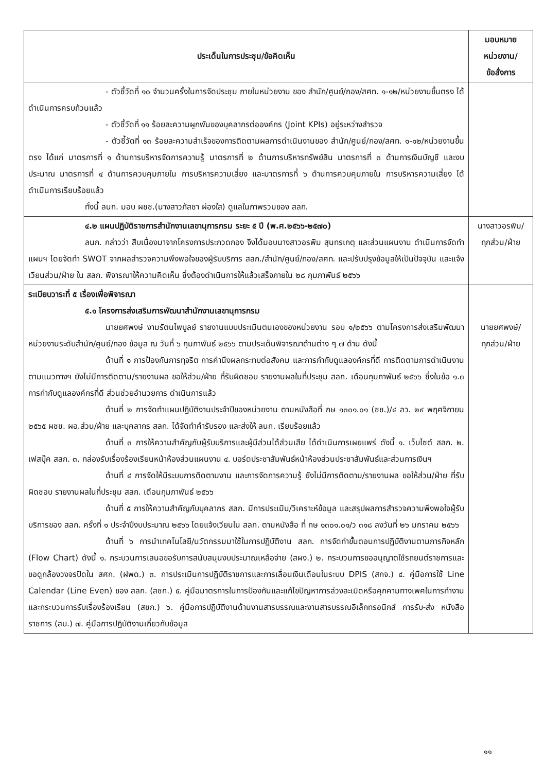| ประเด็นในการประชุม/ข้อคิดเห็น | มอบหมาย หน่วยงาน/ ข้อสั่งการ |
| --- | --- |
| - ตัวชี้วัดที่ ๑๐ จำนวนครั้งในการจัดประชุม ภายในหน่วยงาน ของ สำนัก/ศูนย์/กอง/สศท. ๑-๑๒/หน่วยงานขึ้นตรง ได้ดำเนินการครบถ้วนแล้ว - ตัวชี้วัดที่ ๑๑ ร้อยละความผูกพันของบุคลากรต่อองค์กร (Joint KPIs) อยู่ระหว่างสำรวจ - ตัวชี้วัดที่ ๑๓ ร้อยละความสำเร็จของการติดตามผลการดำเนินงานของ สำนัก/ศูนย์/กอง/สศท. ๑-๑๒/หน่วยงานขึ้นตรง ได้แก่ มาตรการที่ ๑ ด้านการบริหารจัดการความรู้ มาตรการที่ ๒ ด้านการบริหารทรัพย์สิน มาตรการที่ ๓ ด้านการเงินบัญชี และงบประมาณ มาตรการที่ ๔ ด้านการควบคุมภายใน การบริหารความเสี่ยง และมาตรการที่ ๖ ด้านการควบคุมภายใน การบริหารความเสี่ยง ได้ดำเนินการเรียบร้อยแล้ว ทั้งนี้ ลนก. มอบ ผชช.(นางสาวภัสชา ผ่องใส) ดูแลในภาพรวมของ สลก. | |
| ๔.๒ แผนปฏิบัติราชการสำนักงานเลขานุการกรม ระยะ ๕ ปี (พ.ศ.๒๕๖๖-๒๕๗๐) ลนก. กล่าวว่า สืบเนื่องมาจากโครงการประกวดกอง จึงได้มอบนางสาวอรพิม สุนทรเกตุ และส่วนแผนงาน ดำเนินการจัดทำแผนฯ โดยจัดทำ SWOT จากผลสำรวจความพึงพอใจของผู้รับบริการ สลก./สำนัก/ศูนย์/กอง/สศท. และปรับปรุงข้อมูลให้เป็นปัจจุบัน และแจ้งเวียนส่วน/ฝ่าย ใน สลก. พิจารณาให้ความคิดเห็น ซึ่งต้องดำเนินการให้แล้วเสร็จภายใน ๒๘ กุมภาพันธ์ ๒๕๖๖ | นางสาวอรพิม/ ทุกส่วน/ฝ่าย |
| ระเบียบวาระที่ ๕ เรื่องเพื่อพิจารณา ๕.๑ โครงการส่งเสริมการพัฒนาสำนักงานเลขานุการกรม นายยศพงษ์ งามรัตนไพบูลย์ รายงานแบบประเมินตนเองของหน่วยงาน รอบ ๑/๒๕๖๖ ตามโครงการส่งเสริมพัฒนาหน่วยงานระดับสำนัก/ศูนย์/กอง ข้อมูล ณ วันที่ ๖ กุมภาพันธ์ ๒๕๖๖ ตามประเด็นพิจารณาด้านต่าง ๆ ๗ ด้าน ดังนี้ ด้านที่ ๑ การป้องกันการทุจริต การคำนึงผลกระทบต่อสังคม และการกำกับดูแลองค์กรที่ดี การติดตามการดำเนินงานตามแนวทางฯ ยังไม่มีการติดตาม/รายงานผล ขอให้ส่วน/ฝ่าย ที่รับผิดชอบ รายงานผลในที่ประชุม สลก. เดือนกุมภาพันธ์ ๒๕๖๖ ซึ่งในข้อ ๑.๓ การกำกับดูแลองค์กรที่ดี ส่วนช่วยอำนวยการ ดำเนินการแล้ว ด้านที่ ๒ การจัดทำแผนปฏิบัติงานประจำปีของหน่วยงาน ตามหนังสือที่ กษ ๑๓๐๑.๐๑ (ชช.)/๔ ลว. ๒๙ พฤศจิกายน ๒๕๖๕ ผชช. ผอ.ส่วน/ฝ่าย และบุคลากร สลก. ได้จัดทำคำรับรอง และส่งให้ ลนก. เรียบร้อยแล้ว ด้านที่ ๓ การให้ความสำคัญกับผู้รับบริการและผู้มีส่วนได้ส่วนเสีย ได้ดำเนินการเผยแพร่ ดังนี้ ๑. เว็บไซต์ สลก. ๒. เฟสบุ๊ค สลก. ๓. กล่องรับเรื่องร้องเรียนหน้าห้องส่วนแผนงาน ๔. บอร์ดประชาสัมพันธ์หน้าห้องส่วนประชาสัมพันธ์และส่วนการเงินฯ ด้านที่ ๔ การจัดให้มีระบบการติดตามงาน และการจัดการความรู้ ยังไม่มีการติดตาม/รายงานผล ขอให้ส่วน/ฝ่าย ที่รับผิดชอบ รายงานผลในที่ประชุม สลก. เดือนกุมภาพันธ์ ๒๕๖๖ ด้านที่ ๕ การให้ความสำคัญกับบุคลากร สลก. มีการประเมิน/วิเคราะห์ข้อมูล และสรุปผลการสำรวจความพึงพอใจผู้รับบริการของ สลก. ครั้งที่ ๑ ประจำปีงบประมาณ ๒๕๖๖ โดยแจ้งเวียนใน สลก. ตามหนังสือ ที่ กษ ๑๓๐๑.๐๑/ว ๓๑๘ ลงวันที่ ๒๖ มกราคม ๒๕๖๖ ด้านที่ ๖ การนำเทคโนโลยี/นวัตกรรมมาใช้ในการปฏิบัติงาน สลก. การจัดทำขั้นตอนการปฏิบัติงานตามภารกิจหลัก (Flow Chart) ดังนี้ ๑. กระบวนการเสนอขอรับการสนับสนุนงบประมาณเหลือจ่าย (สผง.) ๒. กระบวนการขออนุญาตใช้รถยนต์ราชการและขอดูกล้องวงจรปิดใน สศก. (ฝพด.) ๓. การประเมินการปฏิบัติราชการและการเลื่อนเงินเดือนในระบบ DPIS (สกจ.) ๔. คู่มือการใช้ Line Calendar (Line Even) ของ สลก. (สชก.) ๕. คู่มือมาตรการในการป้องกันและแก้ไขปัญหาการล่วงละเมิดหรือคุกคามทางเพศในการทำงาน และกระบวนการรับเรื่องร้องเรียน (สชก.) ๖. คู่มือการปฏิบัติงานด้านงานสารบรรณและงานสารบรรณอิเล็กทรอนิกส์ การรับ-ส่ง หนังสือราชการ (สบ.) ๗. คู่มือการปฏิบัติงานเกี่ยวกับข้อมูล | นายยศพงษ์/ ทุกส่วน/ฝ่าย |
๑๑